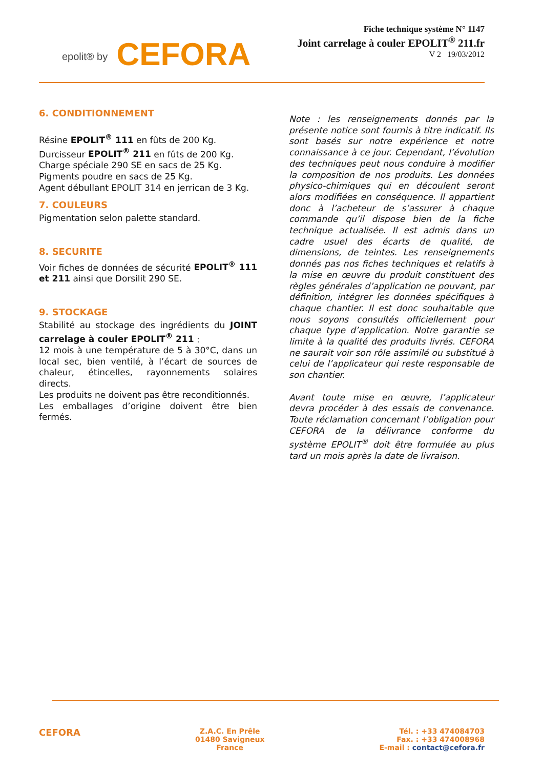epolit® by CEFORA
Fiche technique système N° 1147
Joint carrelage à couler EPOLIT<sup>®</sup> 211.fr
V 2 19/03/2012
6. CONDITIONNEMENT
Résine EPOLIT<sup>®</sup> 111 en fûts de 200 Kg.
Durcisseur EPOLIT<sup>®</sup> 211 en fûts de 200 Kg.
Charge spéciale 290 SE en sacs de 25 Kg.
Pigments poudre en sacs de 25 Kg.
Agent débullant EPOLIT 314 en jerrican de 3 Kg.
7. COULEURS
Pigmentation selon palette standard.
8. SECURITE
Voir fiches de données de sécurité EPOLIT<sup>®</sup> 111 et 211 ainsi que Dorsilit 290 SE.
9. STOCKAGE
Stabilité au stockage des ingrédients du JOINT carrelage à couler EPOLIT<sup>®</sup> 211 :
12 mois à une température de 5 à 30°C, dans un local sec, bien ventilé, à l’écart de sources de chaleur, étincelles, rayonnements solaires directs.
Les produits ne doivent pas être reconditionnés.
Les emballages d’origine doivent être bien fermés.
Note : les renseignements donnés par la présente notice sont fournis à titre indicatif. Ils sont basés sur notre expérience et notre connaissance à ce jour. Cependant, l’évolution des techniques peut nous conduire à modifier la composition de nos produits. Les données physico-chimiques qui en découlent seront alors modifiées en conséquence. Il appartient donc à l’acheteur de s’assurer à chaque commande qu’il dispose bien de la fiche technique actualisée. Il est admis dans un cadre usuel des écarts de qualité, de dimensions, de teintes. Les renseignements donnés pas nos fiches techniques et relatifs à la mise en œuvre du produit constituent des règles générales d’application ne pouvant, par définition, intégrer les données spécifiques à chaque chantier. Il est donc souhaitable que nous soyons consultés officiellement pour chaque type d’application. Notre garantie se limite à la qualité des produits livrés. CEFORA ne saurait voir son rôle assimilé ou substitué à celui de l’applicateur qui reste responsable de son chantier.
Avant toute mise en œuvre, l’applicateur devra procéder à des essais de convenance. Toute réclamation concernant l’obligation pour CEFORA de la délivrance conforme du système EPOLIT<sup>®</sup> doit être formulée au plus tard un mois après la date de livraison.
CEFORA
Z.A.C. En Prêle
01480 Savigneux
France
Tél. : +33 474084703
Fax. : +33 474008968
E-mail : contact@cefora.fr